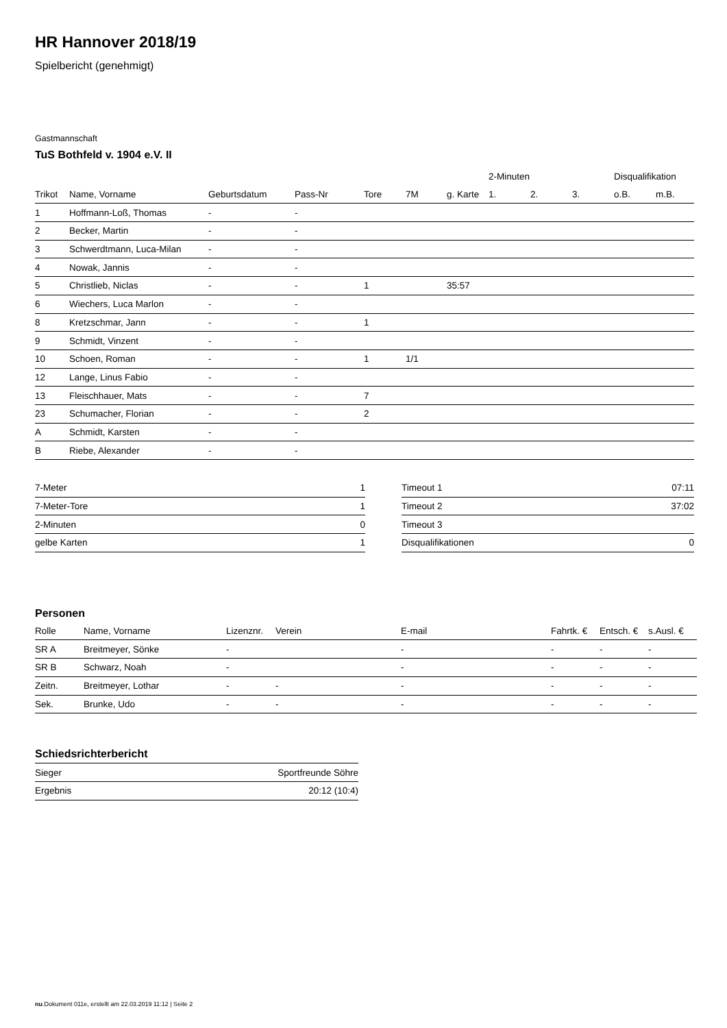HR Hannover 2018/19
Spielbericht (genehmigt)
Gastmannschaft
TuS Bothfeld v. 1904 e.V. II
| | | | | | | | 2-Minuten | | | Disqualifikation | |
| --- | --- | --- | --- | --- | --- | --- | --- | --- | --- | --- | --- |
| Trikot | Name, Vorname | Geburtsdatum | Pass-Nr | Tore | 7M | g. Karte | 1. | 2. | 3. | o.B. | m.B. |
| 1 | Hoffmann-Loß, Thomas | - | - | | | | | | | | |
| 2 | Becker, Martin | - | - | | | | | | | | |
| 3 | Schwerdtmann, Luca-Milan | - | - | | | | | | | | |
| 4 | Nowak, Jannis | - | - | | | | | | | | |
| 5 | Christlieb, Niclas | - | - | 1 | | 35:57 | | | | | |
| 6 | Wiechers, Luca Marlon | - | - | | | | | | | | |
| 8 | Kretzschmar, Jann | - | - | 1 | | | | | | | |
| 9 | Schmidt, Vinzent | - | - | | | | | | | | |
| 10 | Schoen, Roman | - | - | 1 | 1/1 | | | | | | |
| 12 | Lange, Linus Fabio | - | - | | | | | | | | |
| 13 | Fleischhauer, Mats | - | - | 7 | | | | | | | |
| 23 | Schumacher, Florian | - | - | 2 | | | | | | | |
| A | Schmidt, Karsten | - | - | | | | | | | | |
| B | Riebe, Alexander | - | - | | | | | | | | |
| 7-Meter | 1 |
| 7-Meter-Tore | 1 |
| 2-Minuten | 0 |
| gelbe Karten | 1 |
| Timeout 1 | 07:11 |
| Timeout 2 | 37:02 |
| Timeout 3 | |
| Disqualifikationen | 0 |
Personen
| Rolle | Name, Vorname | Lizenznr. | Verein | E-mail | Fahrtk. € | Entsch. € | s.Ausl. € |
| SR A | Breitmeyer, Sönke | - | | - | - | - | - |
| SR B | Schwarz, Noah | - | | - | - | - | - |
| Zeitn. | Breitmeyer, Lothar | - | - | - | - | - | - |
| Sek. | Brunke, Udo | - | - | - | - | - | - |
Schiedsrichterbericht
| Sieger | Sportfreunde Söhre |
| Ergebnis | 20:12 (10:4) |
nu.Dokument 011e, erstellt am 22.03.2019 11:12 | Seite 2